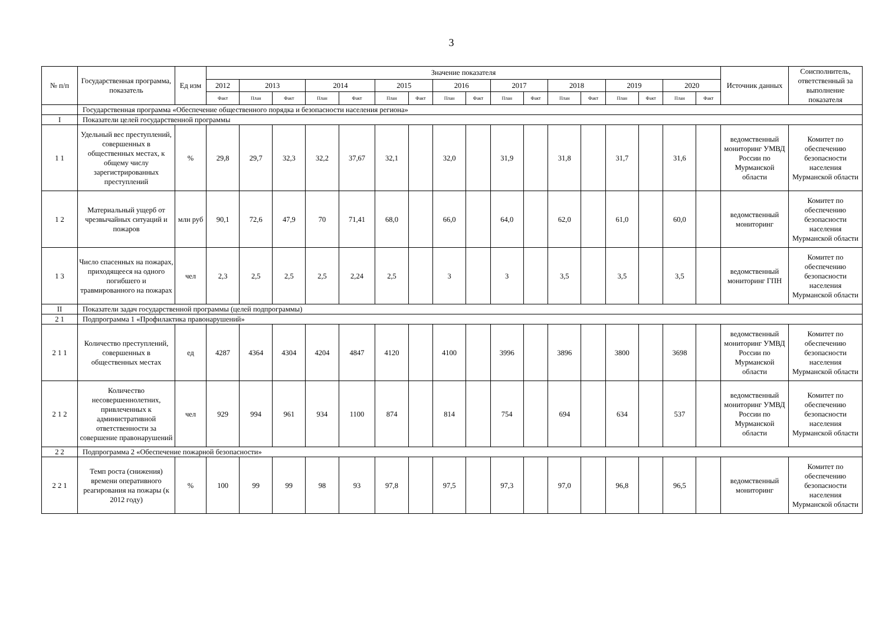3
| № п/п | Государственная программа, показатель | Ед изм | Значение показателя | | | | | | | | | | | | | | | | | Источник данных | Соисполнитель, ответственный за выполнение показателя |
| --- | --- | --- | --- | --- | --- | --- | --- | --- | --- | --- | --- | --- | --- | --- | --- | --- | --- | --- | --- | --- | --- |
| | | | 2012 | 2013 | | 2014 | | 2015 | | 2016 | | 2017 | | 2018 | | 2019 | | 2020 | | | |
| | | | Факт | План | Факт | План | Факт | План | Факт | План | Факт | План | Факт | План | Факт | План | Факт | План | Факт | | |
| | Государственная программа «Обеспечение общественного порядка и безопасности населения региона» | | | | | | | | | | | | | | | | | | | | |
| I | Показатели целей государственной программы | | | | | | | | | | | | | | | | | | | | |
| 1 1 | Удельный вес преступлений, совершенных в общественных местах, к общему числу зарегистрированных преступлений | % | 29,8 | 29,7 | 32,3 | 32,2 | 37,67 | 32,1 | | 32,0 | | 31,9 | | 31,8 | | 31,7 | | 31,6 | | ведомственный мониторинг УМВД России по Мурманской области | Комитет по обеспечению безопасности населения Мурманской области |
| 1 2 | Материальный ущерб от чрезвычайных ситуаций и пожаров | млн руб | 90,1 | 72,6 | 47,9 | 70 | 71,41 | 68,0 | | 66,0 | | 64,0 | | 62,0 | | 61,0 | | 60,0 | | ведомственный мониторинг | Комитет по обеспечению безопасности населения Мурманской области |
| 1 3 | Число спасенных на пожарах, приходящееся на одного погибшего и травмированного на пожарах | чел | 2,3 | 2,5 | 2,5 | 2,5 | 2,24 | 2,5 | | 3 | | 3 | | 3,5 | | 3,5 | | 3,5 | | ведомственный мониторинг ГПН | Комитет по обеспечению безопасности населения Мурманской области |
| II | Показатели задач государственной программы (целей подпрограммы) | | | | | | | | | | | | | | | | | | | | |
| 2 1 | Подпрограмма 1 «Профилактика правонарушений» | | | | | | | | | | | | | | | | | | | | |
| 2 1 1 | Количество преступлений, совершенных в общественных местах | ед | 4287 | 4364 | 4304 | 4204 | 4847 | 4120 | | 4100 | | 3996 | | 3896 | | 3800 | | 3698 | | ведомственный мониторинг УМВД России по Мурманской области | Комитет по обеспечению безопасности населения Мурманской области |
| 2 1 2 | Количество несовершеннолетних, привлеченных к административной ответственности за совершение правонарушений | чел | 929 | 994 | 961 | 934 | 1100 | 874 | | 814 | | 754 | | 694 | | 634 | | 537 | | ведомственный мониторинг УМВД России по Мурманской области | Комитет по обеспечению безопасности населения Мурманской области |
| 2 2 | Подпрограмма 2 «Обеспечение пожарной безопасности» | | | | | | | | | | | | | | | | | | | | |
| 2 2 1 | Темп роста (снижения) времени оперативного реагирования на пожары (к 2012 году) | % | 100 | 99 | 99 | 98 | 93 | 97,8 | | 97,5 | | 97,3 | | 97,0 | | 96,8 | | 96,5 | | ведомственный мониторинг | Комитет по обеспечению безопасности населения Мурманской области |